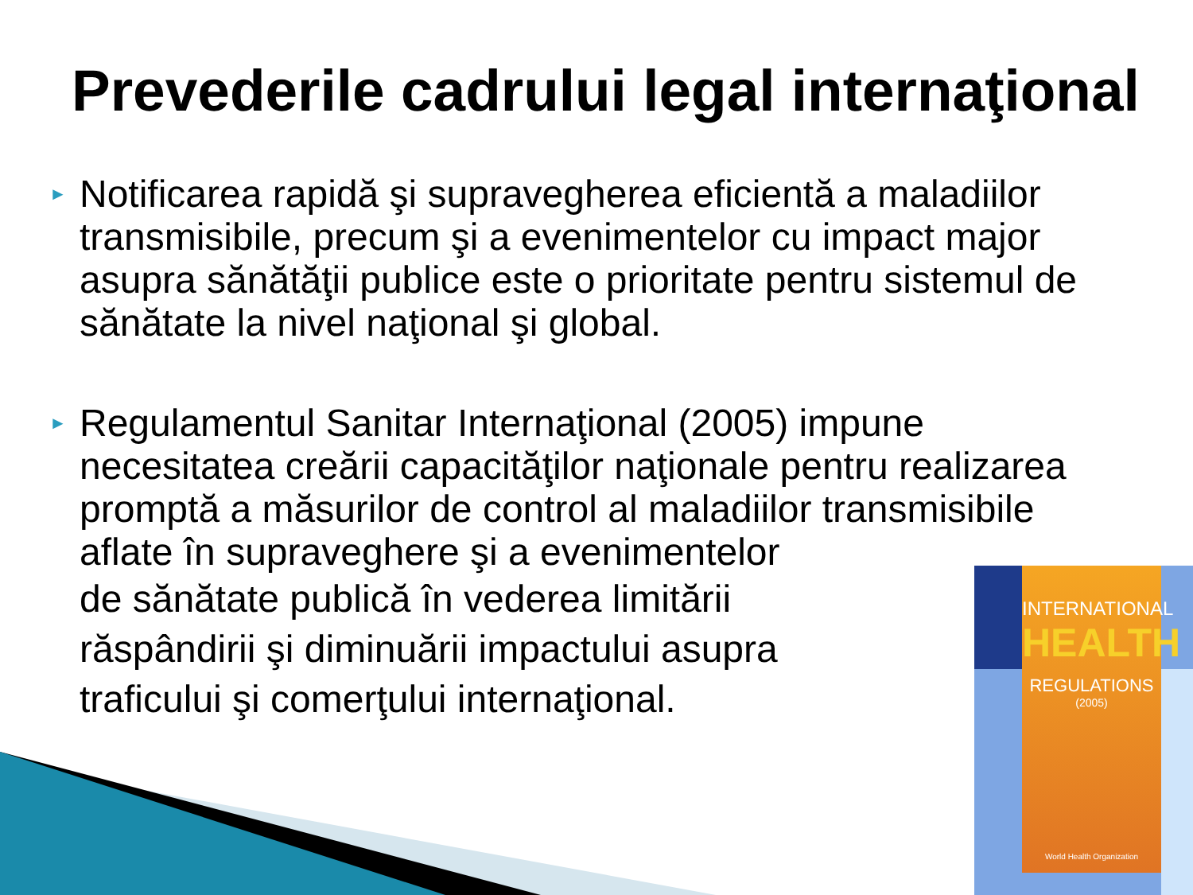INTERNATIONAL
HEALTH
REGULATIONS
(2005)
World Health Organization
Prevederile cadrului legal internaţional
► Notificarea rapidă şi supravegherea eficientă a maladiilor transmisibile, precum şi a evenimentelor cu impact major asupra sănătăţii publice este o prioritate pentru sistemul de sănătate la nivel naţional şi global.
► Regulamentul Sanitar Internaţional (2005) impune necesitatea creării capacităţilor naţionale pentru realizarea promptă a măsurilor de control al maladiilor transmisibile aflate în supraveghere şi a evenimentelor
de sănătate publică în vederea limitării
răspândirii şi diminuării impactului asupra
traficului şi comerţului internaţional.